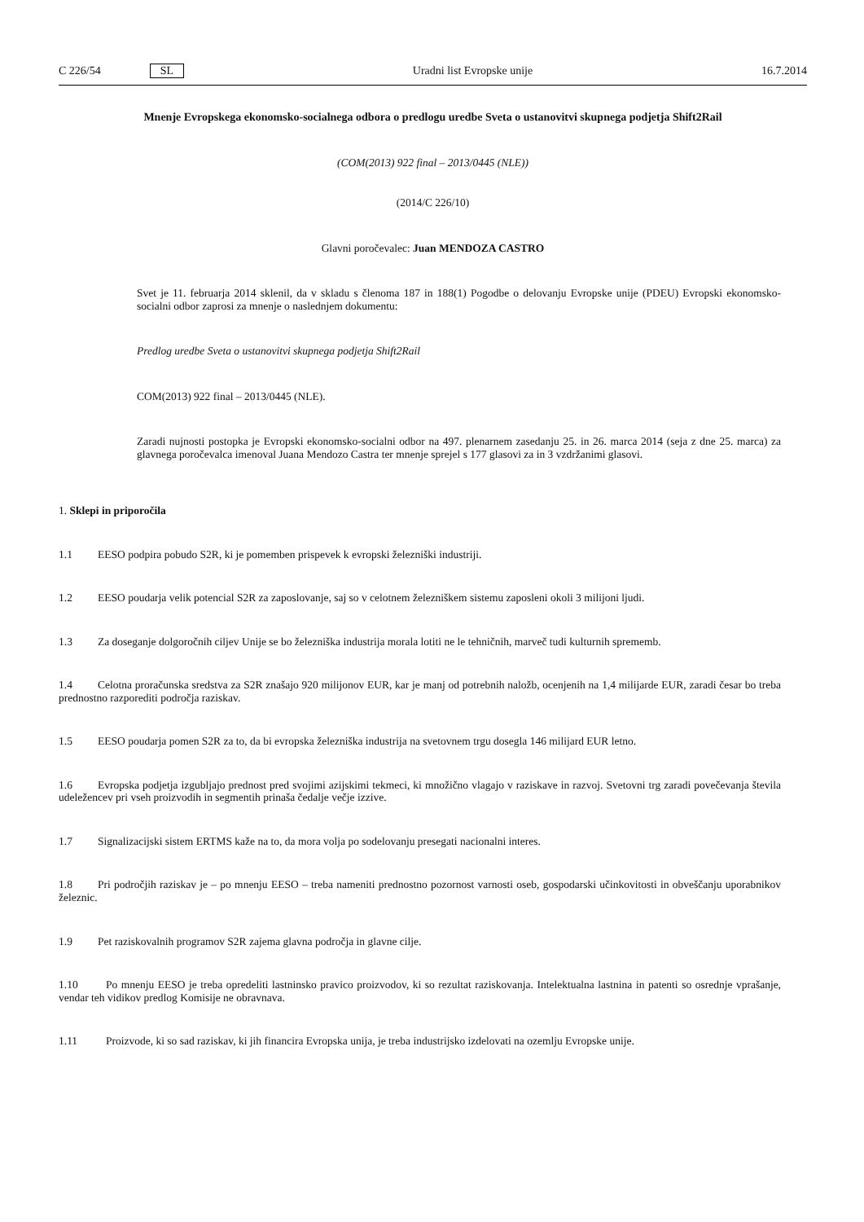C 226/54 SL Uradni list Evropske unije 16.7.2014
Mnenje Evropskega ekonomsko-socialnega odbora o predlogu uredbe Sveta o ustanovitvi skupnega podjetja Shift2Rail
(COM(2013) 922 final – 2013/0445 (NLE))
(2014/C 226/10)
Glavni poročevalec: Juan MENDOZA CASTRO
Svet je 11. februarja 2014 sklenil, da v skladu s členoma 187 in 188(1) Pogodbe o delovanju Evropske unije (PDEU) Evropski ekonomsko-socialni odbor zaprosi za mnenje o naslednjem dokumentu:
Predlog uredbe Sveta o ustanovitvi skupnega podjetja Shift2Rail
COM(2013) 922 final – 2013/0445 (NLE).
Zaradi nujnosti postopka je Evropski ekonomsko-socialni odbor na 497. plenarnem zasedanju 25. in 26. marca 2014 (seja z dne 25. marca) za glavnega poročevalca imenoval Juana Mendozo Castra ter mnenje sprejel s 177 glasovi za in 3 vzdržanimi glasovi.
1. Sklepi in priporočila
1.1 EESO podpira pobudo S2R, ki je pomemben prispevek k evropski železniški industriji.
1.2 EESO poudarja velik potencial S2R za zaposlovanje, saj so v celotnem železniškem sistemu zaposleni okoli 3 milijoni ljudi.
1.3 Za doseganje dolgoročnih ciljev Unije se bo železniška industrija morala lotiti ne le tehničnih, marveč tudi kulturnih sprememb.
1.4 Celotna proračunska sredstva za S2R znašajo 920 milijonov EUR, kar je manj od potrebnih naložb, ocenjenih na 1,4 milijarde EUR, zaradi česar bo treba prednostno razporediti področja raziskav.
1.5 EESO poudarja pomen S2R za to, da bi evropska železniška industrija na svetovnem trgu dosegla 146 milijard EUR letno.
1.6 Evropska podjetja izgubljajo prednost pred svojimi azijskimi tekmeci, ki množično vlagajo v raziskave in razvoj. Svetovni trg zaradi povečevanja števila udeležencev pri vseh proizvodih in segmentih prinaša čedalje večje izzive.
1.7 Signalizacijski sistem ERTMS kaže na to, da mora volja po sodelovanju presegati nacionalni interes.
1.8 Pri področjih raziskav je – po mnenju EESO – treba nameniti prednostno pozornost varnosti oseb, gospodarski učinkovitosti in obveščanju uporabnikov železnic.
1.9 Pet raziskovalnih programov S2R zajema glavna področja in glavne cilje.
1.10 Po mnenju EESO je treba opredeliti lastninsko pravico proizvodov, ki so rezultat raziskovanja. Intelektualna lastnina in patenti so osrednje vprašanje, vendar teh vidikov predlog Komisije ne obravnava.
1.11 Proizvode, ki so sad raziskav, ki jih financira Evropska unija, je treba industrijsko izdelovati na ozemlju Evropske unije.